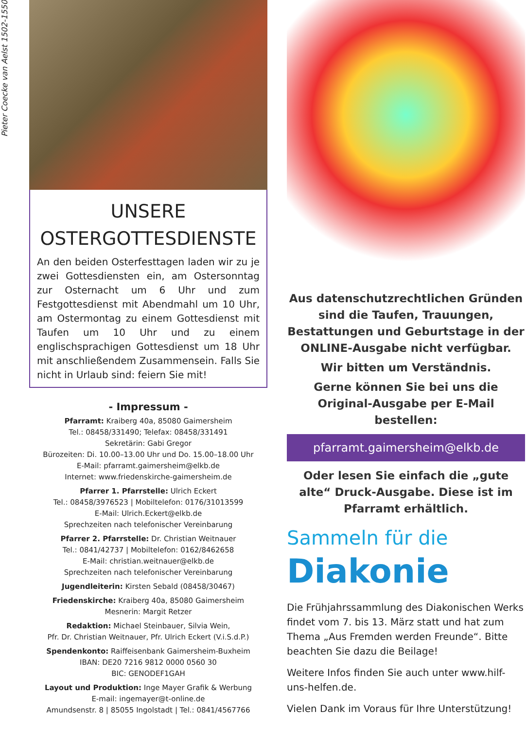Pieter Coecke van Aelst 1502-1550
UNSERE
OSTERGOTTESDIENSTE
An den beiden Osterfesttagen laden wir zu je zwei Gottesdiensten ein, am Ostersonntag zur Osternacht um 6 Uhr und zum Festgottesdienst mit Abendmahl um 10 Uhr, am Ostermontag zu einem Gottesdienst mit Taufen um 10 Uhr und zu einem englischsprachigen Gottesdienst um 18 Uhr mit anschließendem Zusammensein. Falls Sie nicht in Urlaub sind: feiern Sie mit!
- Impressum -
Pfarramt: Kraiberg 40a, 85080 Gaimersheim
Tel.: 08458/331490; Telefax: 08458/331491
Sekretärin: Gabi Gregor
Bürozeiten: Di. 10.00–13.00 Uhr und Do. 15.00–18.00 Uhr
E-Mail: pfarramt.gaimersheim@elkb.de
Internet: www.friedenskirche-gaimersheim.de
Pfarrer 1. Pfarrstelle: Ulrich Eckert
Tel.: 08458/3976523 | Mobiltelefon: 0176/31013599
E-Mail: Ulrich.Eckert@elkb.de
Sprechzeiten nach telefonischer Vereinbarung
Pfarrer 2. Pfarrstelle: Dr. Christian Weitnauer
Tel.: 0841/42737 | Mobiltelefon: 0162/8462658
E-Mail: christian.weitnauer@elkb.de
Sprechzeiten nach telefonischer Vereinbarung
Jugendleiterin: Kirsten Sebald (08458/30467)
Friedenskirche: Kraiberg 40a, 85080 Gaimersheim
Mesnerin: Margit Retzer
Redaktion: Michael Steinbauer, Silvia Wein,
Pfr. Dr. Christian Weitnauer, Pfr. Ulrich Eckert (V.i.S.d.P.)
Spendenkonto: Raiffeisenbank Gaimersheim-Buxheim
IBAN: DE20 7216 9812 0000 0560 30
BIC: GENODEF1GAH
Layout und Produktion: Inge Mayer Grafik & Werbung
E-mail: ingemayer@t-online.de
Amundsenstr. 8 | 85055 Ingolstadt | Tel.: 0841/4567766
Aus datenschutzrechtlichen Gründen sind die Taufen, Trauungen, Bestattungen und Geburtstage in der ONLINE-Ausgabe nicht verfügbar.
Wir bitten um Verständnis.
Gerne können Sie bei uns die Original-Ausgabe per E-Mail bestellen:
pfarramt.gaimersheim@elkb.de
Oder lesen Sie einfach die „gute alte“ Druck-Ausgabe. Diese ist im Pfarramt erhältlich.
Sammeln für die
Diakonie
Die Frühjahrssammlung des Diakonischen Werks findet vom 7. bis 13. März statt und hat zum Thema „Aus Fremden werden Freunde“. Bitte beachten Sie dazu die Beilage!
Weitere Infos finden Sie auch unter www.hilf-uns-helfen.de.
Vielen Dank im Voraus für Ihre Unterstützung!